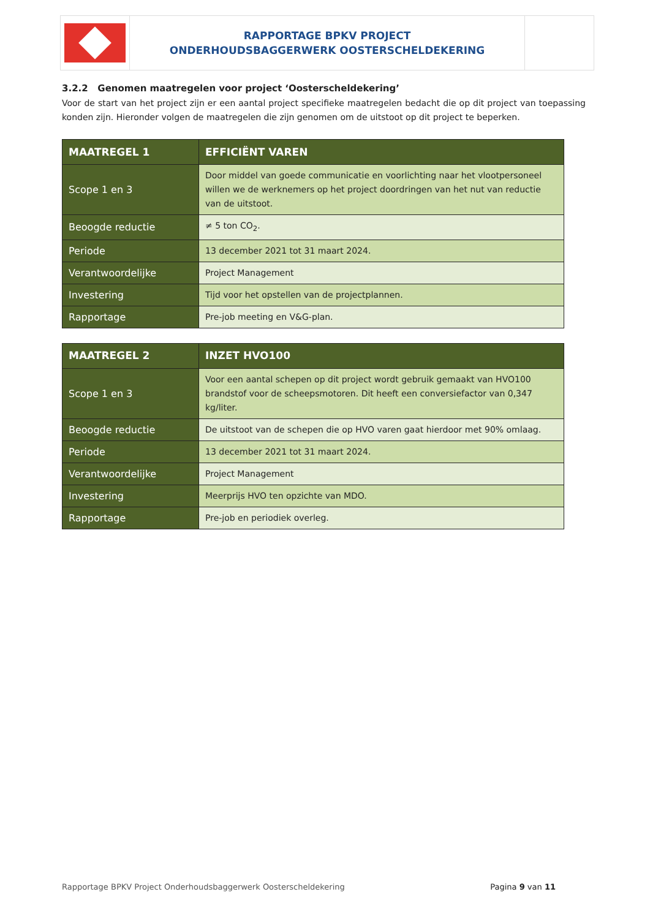RAPPORTAGE BPKV PROJECT
ONDERHOUDSBAGGERWERK OOSTERSCHELDEKERING
3.2.2 Genomen maatregelen voor project ‘Oosterscheldekering’
Voor de start van het project zijn er een aantal project specifieke maatregelen bedacht die op dit project van toepassing konden zijn. Hieronder volgen de maatregelen die zijn genomen om de uitstoot op dit project te beperken.
| MAATREGEL 1 | EFFICIËNT VAREN |
| --- | --- |
| Scope 1 en 3 | Door middel van goede communicatie en voorlichting naar het vlootpersoneel willen we de werknemers op het project doordringen van het nut van reductie van de uitstoot. |
| Beoogde reductie | ≠ 5 ton CO<sub>2</sub>. |
| Periode | 13 december 2021 tot 31 maart 2024. |
| Verantwoordelijke | Project Management |
| Investering | Tijd voor het opstellen van de projectplannen. |
| Rapportage | Pre-job meeting en V&G-plan. |
| MAATREGEL 2 | INZET HVO100 |
| --- | --- |
| Scope 1 en 3 | Voor een aantal schepen op dit project wordt gebruik gemaakt van HVO100 brandstof voor de scheepsmotoren. Dit heeft een conversiefactor van 0,347 kg/liter. |
| Beoogde reductie | De uitstoot van de schepen die op HVO varen gaat hierdoor met 90% omlaag. |
| Periode | 13 december 2021 tot 31 maart 2024. |
| Verantwoordelijke | Project Management |
| Investering | Meerprijs HVO ten opzichte van MDO. |
| Rapportage | Pre-job en periodiek overleg. |
Rapportage BPKV Project Onderhoudsbaggerwerk Oosterscheldekering Pagina 9 van 11